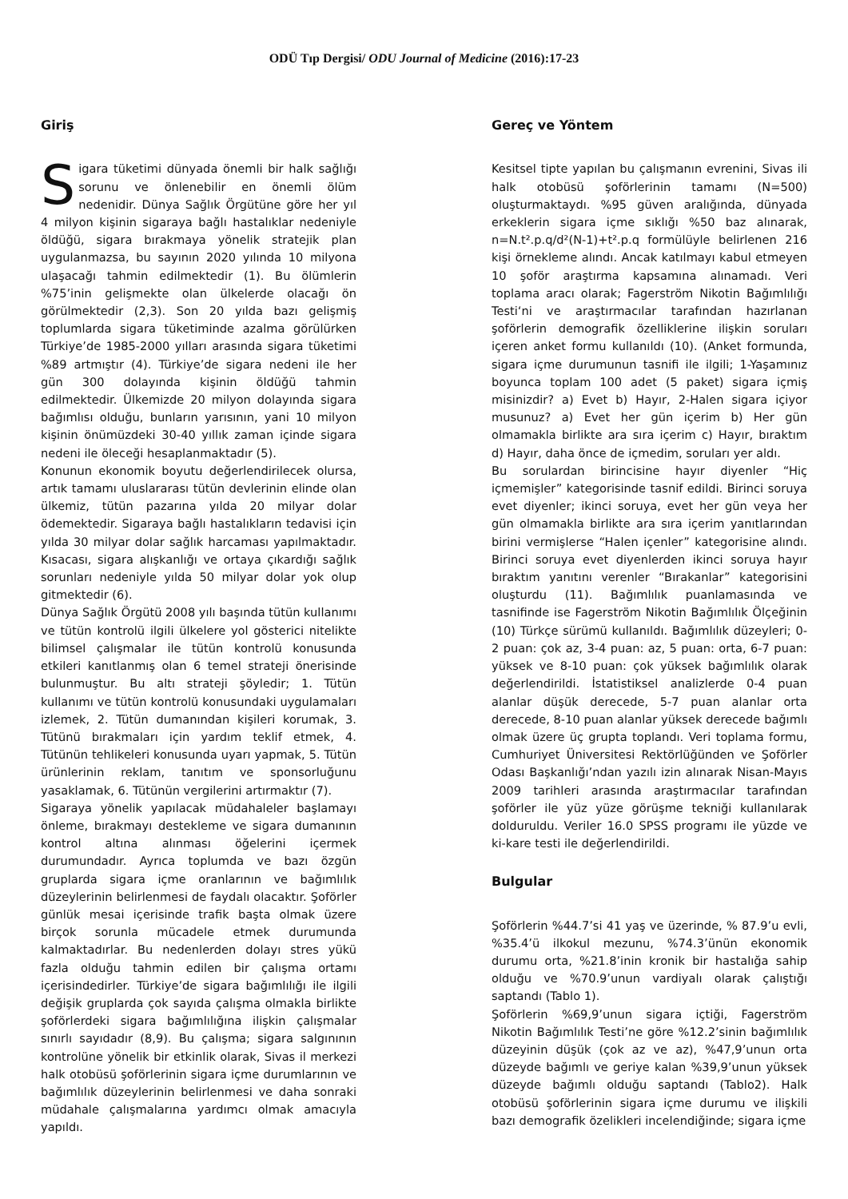ODÜ Tıp Dergisi/ ODU Journal of Medicine (2016):17-23
Giriş
Sigara tüketimi dünyada önemli bir halk sağlığı sorunu ve önlenebilir en önemli ölüm nedenidir. Dünya Sağlık Örgütüne göre her yıl 4 milyon kişinin sigaraya bağlı hastalıklar nedeniyle öldüğü, sigara bırakmaya yönelik stratejik plan uygulanmazsa, bu sayının 2020 yılında 10 milyona ulaşacağı tahmin edilmektedir (1). Bu ölümlerin %75’inin gelişmekte olan ülkelerde olacağı ön görülmektedir (2,3). Son 20 yılda bazı gelişmiş toplumlarda sigara tüketiminde azalma görülürken Türkiye’de 1985-2000 yılları arasında sigara tüketimi %89 artmıştır (4). Türkiye’de sigara nedeni ile her gün 300 dolayında kişinin öldüğü tahmin edilmektedir. Ülkemizde 20 milyon dolayında sigara bağımlısı olduğu, bunların yarısının, yani 10 milyon kişinin önümüzdeki 30-40 yıllık zaman içinde sigara nedeni ile öleceği hesaplanmaktadır (5).
Konunun ekonomik boyutu değerlendirilecek olursa, artık tamamı uluslararası tütün devlerinin elinde olan ülkemiz, tütün pazarına yılda 20 milyar dolar ödemektedir. Sigaraya bağlı hastalıkların tedavisi için yılda 30 milyar dolar sağlık harcaması yapılmaktadır. Kısacası, sigara alışkanlığı ve ortaya çıkardığı sağlık sorunları nedeniyle yılda 50 milyar dolar yok olup gitmektedir (6).
Dünya Sağlık Örgütü 2008 yılı başında tütün kullanımı ve tütün kontrolü ilgili ülkelere yol gösterici nitelikte bilimsel çalışmalar ile tütün kontrolü konusunda etkileri kanıtlanmış olan 6 temel strateji önerisinde bulunmuştur. Bu altı strateji şöyledir; 1. Tütün kullanımı ve tütün kontrolü konusundaki uygulamaları izlemek, 2. Tütün dumanından kişileri korumak, 3. Tütünü bırakmaları için yardım teklif etmek, 4. Tütünün tehlikeleri konusunda uyarı yapmak, 5. Tütün ürünlerinin reklam, tanıtım ve sponsorluğunu yasaklamak, 6. Tütünün vergilerini artırmaktır (7).
Sigaraya yönelik yapılacak müdahaleler başlamayı önleme, bırakmayı destekleme ve sigara dumanının kontrol altına alınması öğelerini içermek durumundadır. Ayrıca toplumda ve bazı özgün gruplarda sigara içme oranlarının ve bağımlılık düzeylerinin belirlenmesi de faydalı olacaktır. Şoförler günlük mesai içerisinde trafik başta olmak üzere birçok sorunla mücadele etmek durumunda kalmaktadırlar. Bu nedenlerden dolayı stres yükü fazla olduğu tahmin edilen bir çalışma ortamı içerisindedirler. Türkiye’de sigara bağımlılığı ile ilgili değişik gruplarda çok sayıda çalışma olmakla birlikte şoförlerdeki sigara bağımlılığına ilişkin çalışmalar sınırlı sayıdadır (8,9). Bu çalışma; sigara salgınının kontrolüne yönelik bir etkinlik olarak, Sivas il merkezi halk otobüsü şoförlerinin sigara içme durumlarının ve bağımlılık düzeylerinin belirlenmesi ve daha sonraki müdahale çalışmalarına yardımcı olmak amacıyla yapıldı.
Gereç ve Yöntem
Kesitsel tipte yapılan bu çalışmanın evrenini, Sivas ili halk otobüsü şoförlerinin tamamı (N=500) oluşturmaktaydı. %95 güven aralığında, dünyada erkeklerin sigara içme sıklığı %50 baz alınarak, n=N.t².p.q/d²(N-1)+t².p.q formülüyle belirlenen 216 kişi örnekleme alındı. Ancak katılmayı kabul etmeyen 10 şoför araştırma kapsamına alınamadı. Veri toplama aracı olarak; Fagerström Nikotin Bağımlılığı Testi‘ni ve araştırmacılar tarafından hazırlanan şoförlerin demografik özelliklerine ilişkin soruları içeren anket formu kullanıldı (10). (Anket formunda, sigara içme durumunun tasnifi ile ilgili; 1-Yaşamınız boyunca toplam 100 adet (5 paket) sigara içmiş misinizdir? a) Evet b) Hayır, 2-Halen sigara içiyor musunuz? a) Evet her gün içerim b) Her gün olmamakla birlikte ara sıra içerim c) Hayır, bıraktım d) Hayır, daha önce de içmedim, soruları yer aldı.
Bu sorulardan birincisine hayır diyenler “Hiç içmemişler” kategorisinde tasnif edildi. Birinci soruya evet diyenler; ikinci soruya, evet her gün veya her gün olmamakla birlikte ara sıra içerim yanıtlarından birini vermişlerse “Halen içenler” kategorisine alındı. Birinci soruya evet diyenlerden ikinci soruya hayır bıraktım yanıtını verenler “Bırakanlar” kategorisini oluşturdu (11). Bağımlılık puanlamasında ve tasnifinde ise Fagerström Nikotin Bağımlılık Ölçeğinin (10) Türkçe sürümü kullanıldı. Bağımlılık düzeyleri; 0-2 puan: çok az, 3-4 puan: az, 5 puan: orta, 6-7 puan: yüksek ve 8-10 puan: çok yüksek bağımlılık olarak değerlendirildi. İstatistiksel analizlerde 0-4 puan alanlar düşük derecede, 5-7 puan alanlar orta derecede, 8-10 puan alanlar yüksek derecede bağımlı olmak üzere üç grupta toplandı. Veri toplama formu, Cumhuriyet Üniversitesi Rektörlüğünden ve Şoförler Odası Başkanlığı’ndan yazılı izin alınarak Nisan-Mayıs 2009 tarihleri arasında araştırmacılar tarafından şoförler ile yüz yüze görüşme tekniği kullanılarak dolduruldu. Veriler 16.0 SPSS programı ile yüzde ve ki-kare testi ile değerlendirildi.
Bulgular
Şoförlerin %44.7’si 41 yaş ve üzerinde, % 87.9’u evli, %35.4’ü ilkokul mezunu, %74.3’ünün ekonomik durumu orta, %21.8’inin kronik bir hastalığa sahip olduğu ve %70.9’unun vardiyalı olarak çalıştığı saptandı (Tablo 1).
Şoförlerin %69,9’unun sigara içtiği, Fagerström Nikotin Bağımlılık Testi’ne göre %12.2’sinin bağımlılık düzeyinin düşük (çok az ve az), %47,9’unun orta düzeyde bağımlı ve geriye kalan %39,9’unun yüksek düzeyde bağımlı olduğu saptandı (Tablo2). Halk otobüsü şoförlerinin sigara içme durumu ve ilişkili bazı demografik özelikleri incelendiğinde; sigara içme